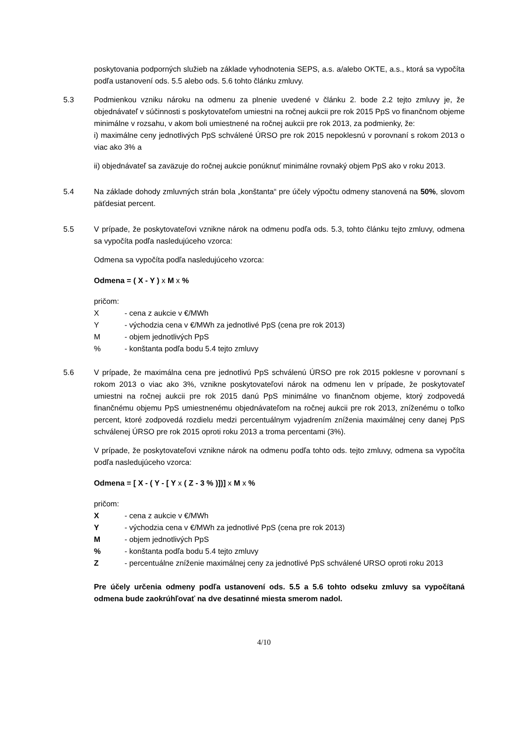poskytovania podporných služieb na základe vyhodnotenia SEPS, a.s. a/alebo OKTE, a.s., ktorá sa vypočíta podľa ustanovení ods. 5.5 alebo ods. 5.6 tohto článku zmluvy.
5.3 Podmienkou vzniku nároku na odmenu za plnenie uvedené v článku 2. bode 2.2 tejto zmluvy je, že objednávateľ v súčinnosti s poskytovateľom umiestni na ročnej aukcii pre rok 2015 PpS vo finančnom objeme minimálne v rozsahu, v akom boli umiestnené na ročnej aukcii pre rok 2013, za podmienky, že:
i) maximálne ceny jednotlivých PpS schválené ÚRSO pre rok 2015 nepoklesnú v porovnaní s rokom 2013 o viac ako 3% a
ii) objednávateľ sa zaväzuje do ročnej aukcie ponúknuť minimálne rovnaký objem PpS ako v roku 2013.
5.4 Na základe dohody zmluvných strán bola „konštanta“ pre účely výpočtu odmeny stanovená na 50%, slovom päťdesiat percent.
5.5 V prípade, že poskytovateľovi vznikne nárok na odmenu podľa ods. 5.3, tohto článku tejto zmluvy, odmena sa vypočíta podľa nasledujúceho vzorca:
Odmena sa vypočíta podľa nasledujúceho vzorca:
Odmena = ( X - Y ) x M x %
pričom:
X - cena z aukcie v €/MWh
Y - východzia cena v €/MWh za jednotlivé PpS (cena pre rok 2013)
M - objem jednotlivých PpS
% - konštanta podľa bodu 5.4 tejto zmluvy
5.6 V prípade, že maximálna cena pre jednotlivú PpS schválenú ÚRSO pre rok 2015 poklesne v porovnaní s rokom 2013 o viac ako 3%, vznikne poskytovateľovi nárok na odmenu len v prípade, že poskytovateľ umiestni na ročnej aukcii pre rok 2015 danú PpS minimálne vo finančnom objeme, ktorý zodpovedá finančnému objemu PpS umiestnenému objednávateľom na ročnej aukcii pre rok 2013, zníženému o toľko percent, ktoré zodpovedá rozdielu medzi percentuálnym vyjadrením zníženia maximálnej ceny danej PpS schválenej ÚRSO pre rok 2015 oproti roku 2013 a troma percentami (3%).
V prípade, že poskytovateľovi vznikne nárok na odmenu podľa tohto ods. tejto zmluvy, odmena sa vypočíta podľa nasledujúceho vzorca:
Odmena = [ X - ( Y - [ Y x ( Z - 3 % )])] x M x %
pričom:
X - cena z aukcie v €/MWh
Y - východzia cena v €/MWh za jednotlivé PpS (cena pre rok 2013)
M - objem jednotlivých PpS
% - konštanta podľa bodu 5.4 tejto zmluvy
Z - percentuálne zníženie maximálnej ceny za jednotlivé PpS schválené URSO oproti roku 2013
Pre účely určenia odmeny podľa ustanovení ods. 5.5 a 5.6 tohto odseku zmluvy sa vypočítaná odmena bude zaokrúhľovať na dve desatinné miesta smerom nadol.
4/10